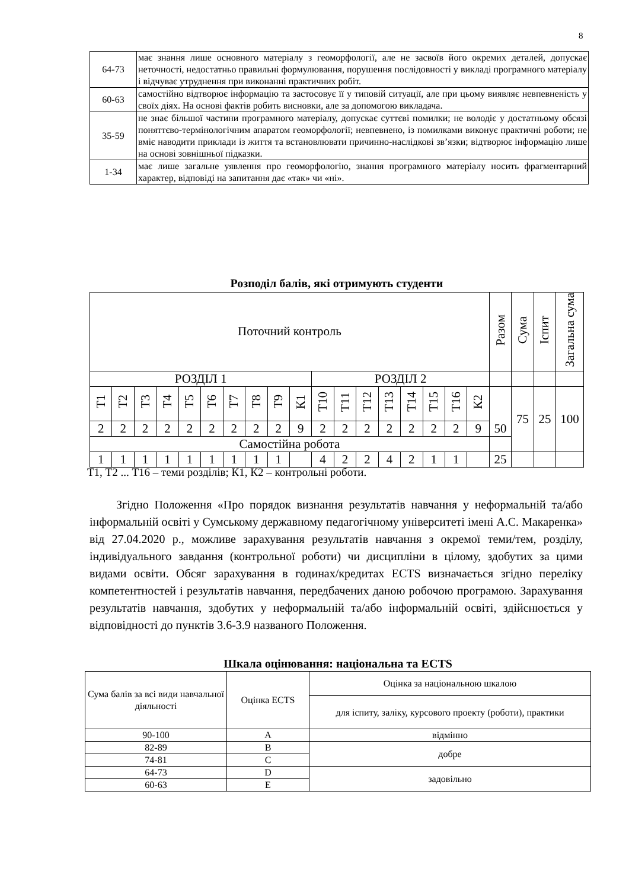8
| 64-73 | має знання лише основного матеріалу з геоморфології, але не засвоїв його окремих деталей, допускає неточності, недостатньо правильні формулювання, порушення послідовності у викладі програмного матеріалу і відчуває утруднення при виконанні практичних робіт. |
| 60-63 | самостійно відтворює інформацію та застосовує її у типовій ситуації, але при цьому виявляє невпевненість у своїх діях. На основі фактів робить висновки, але за допомогою викладача. |
| 35-59 | не знає більшої частини програмного матеріалу, допускає суттєві помилки; не володіє у достатньому обсязі поняттєво-термінологічним апаратом геоморфології; невпевнено, із помилками виконує практичні роботи; не вміє наводити приклади із життя та встановлювати причинно-наслідкові зв’язки; відтворює інформацію лише на основі зовнішньої підказки. |
| 1-34 | має лише загальне уявлення про геоморфологію, знання програмного матеріалу носить фрагментарний характер, відповіді на запитання дає «так» чи «ні». |
Розподіл балів, які отримують студенти
| Поточний контроль | | | | | | | | | | | | | | | | | | Разом | Сума | Іспит | Загальна сума |
| РОЗДІЛ 1 | | | | | | | | | | РОЗДІЛ 2 | | | | | | | | | | | |
| Т1 | Т2 | Т3 | Т4 | Т5 | Т6 | Т7 | Т8 | Т9 | К1 | Т10 | Т11 | Т12 | Т13 | Т14 | Т15 | Т16 | К2 | 50 | 75 | 25 | 100 |
| 2 | 2 | 2 | 2 | 2 | 2 | 2 | 2 | 2 | 9 | 2 | 2 | 2 | 2 | 2 | 2 | 2 | 9 | | | | |
| Самостійна робота | | | | | | | | | | | | | | | | | | | | | |
| 1 | 1 | 1 | 1 | 1 | 1 | 1 | 1 | 1 | | 4 | 2 | 2 | 4 | 2 | 1 | 1 | | 25 | | | |
Т1, Т2 ... Т16 – теми розділів; К1, К2 – контрольні роботи.
Згідно Положення «Про порядок визнання результатів навчання у неформальній та/або інформальній освіті у Сумському державному педагогічному університеті імені А.С. Макаренка» від 27.04.2020 р., можливе зарахування результатів навчання з окремої теми/тем, розділу, індивідуального завдання (контрольної роботи) чи дисципліни в цілому, здобутих за цими видами освіти. Обсяг зарахування в годинах/кредитах ECTS визначається згідно переліку компетентностей і результатів навчання, передбачених даною робочою програмою. Зарахування результатів навчання, здобутих у неформальній та/або інформальній освіті, здійснюється у відповідності до пунктів 3.6-3.9 названого Положення.
Шкала оцінювання: національна та ECTS
| Сума балів за всі види навчальної діяльності | Оцінка ECTS | Оцінка за національною шкалою |
| --- | --- | --- |
| | | для іспиту, заліку, курсового проекту (роботи), практики |
| 90-100 | A | відмінно |
| 82-89 | B | добре |
| 74-81 | C | |
| 64-73 | D | задовільно |
| 60-63 | E | |